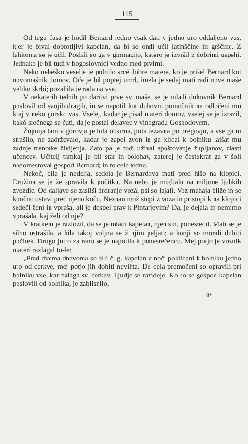115
Od tega časa je hodil Bernard redno vsak dan v jedno uro oddaljeno vas, kjer je bival dobrotljivi kapelan, da bi se ondi učil latinščine in grščine. Z lahkoma se je učil. Poslali so ga v gimnazijo, katero je izvršil z dobrimi uspehi. Jednako je bil tudi v bogoslovnici vedno med prvimi.
Neko nebeško veselje je polnilo srcé dobre matere, ko je prišel Bernard kot novomašnik domov. Oče je bil poprej umrl, imela je sedaj mati radi nove maše veliko skrbi; pozabila je rada na vse.
V nekaterih tednih po daritvi prve sv. maše, se je mladi duhovnik Bernard poslovil od svojih dragih, in se napotil kot duhovni pomočnik na odločeni mu kraj v neko gorsko vas. Vselej, kadar je pisal materi domov, vselej se je izrazil, kakó srečnega se čuti, da je postal delavec v vinogradu Gospodovem.
Župnija tam v gorovju je bila obširna, pota težavna po bregovju, a vse ga ni strašilo, ne zadrževalo, kadar je zapel zvon in ga klical k bolniku lajšat mu zadnje trenotke življenja. Zato pa je tudi užival spoštovanje župljanov, zlasti učencev. Učitelj tamkaj je bil star in bolehav, zatorej je čestokrat ga v šoli nadomestoval gospod Bernard; in to cele tedne.
Nekoč, bila je nedelja, sedela je Bernardova mati pred hišo na klopici. Družina se je že spravila k počitku. Na nebu je migljalo na miljone ljubkih zvezdic. Od daljave se zasliši drdranje vozá, psi so lajali. Voz mahaja bliže in se končno ustavi pred njeno kočo. Neznan mož stopi z voza in pristopi k na klopici sedeči ženi in vpraša, ali je dospel prav k Pintarjevim? Da, je dejala in nemirno vprašala, kaj želi od nje?
V kratkem je razložil, da se je mladi kapelan, njen sin, ponesrečil. Mati se je silno ustrašila, a bila takoj voljna se ž njim peljati; a konji so morali dobiti počitek. Drugo jutro za rano se je napotila k ponesrečencu. Mej potjo je voznik materi razlagal to-le:
„Pred dvema dnevoma so bili č. g. kapelan v noči poklicani k bolniku jedno uro od cerkve, mej potjo jih dohiti nevihta. Do cela premočeni so opravili pri bolniku vse, kar nalaga sv. cerkev. Ljudje se razidejo. Ko so se gospod kapelan poslovili od bolnika, je zablisnilo,
8*